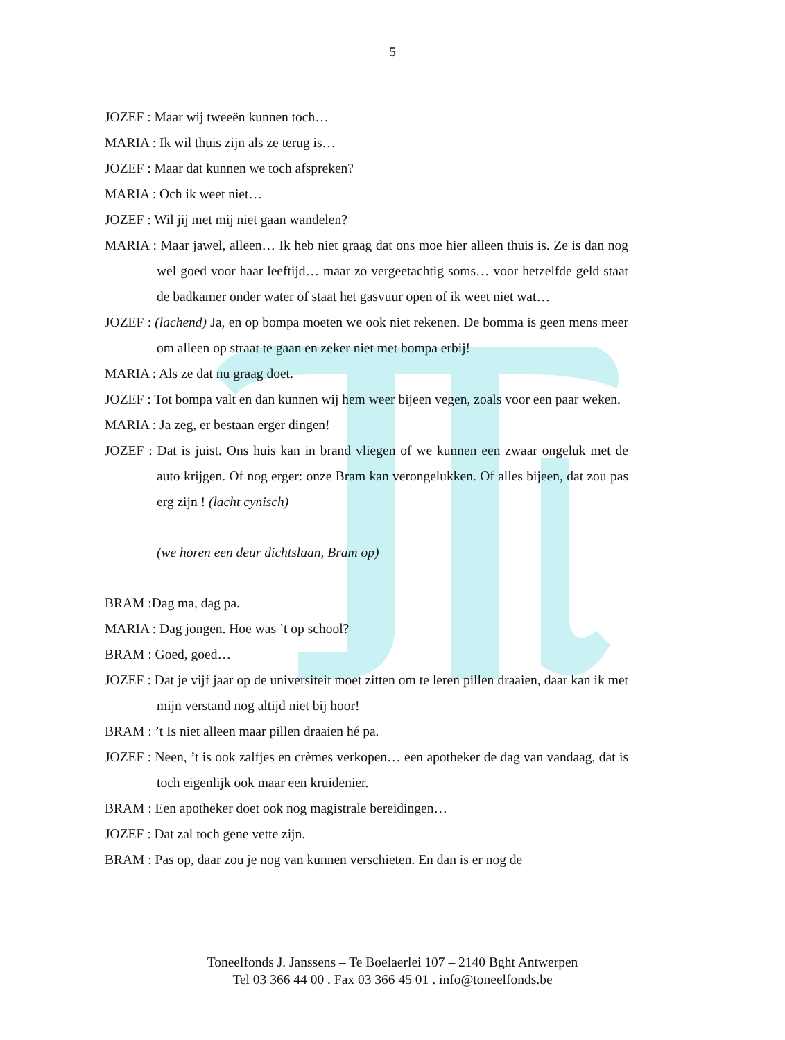5
JOZEF : Maar wij tweeën kunnen toch…
MARIA : Ik wil thuis zijn als ze terug is…
JOZEF : Maar dat kunnen we toch afspreken?
MARIA : Och ik weet niet…
JOZEF : Wil jij met mij niet gaan wandelen?
MARIA : Maar jawel, alleen… Ik heb niet graag dat ons moe hier alleen thuis is. Ze is dan nog wel goed voor haar leeftijd… maar zo vergeetachtig soms… voor hetzelfde geld staat de badkamer onder water of staat het gasvuur open of ik weet niet wat…
JOZEF : (lachend) Ja, en op bompa moeten we ook niet rekenen. De bomma is geen mens meer om alleen op straat te gaan en zeker niet met bompa erbij!
MARIA : Als ze dat nu graag doet.
JOZEF : Tot bompa valt en dan kunnen wij hem weer bijeen vegen, zoals voor een paar weken.
MARIA : Ja zeg, er bestaan erger dingen!
JOZEF : Dat is juist. Ons huis kan in brand vliegen of we kunnen een zwaar ongeluk met de auto krijgen. Of nog erger: onze Bram kan verongelukken. Of alles bijeen, dat zou pas erg zijn ! (lacht cynisch)
(we horen een deur dichtslaan, Bram op)
BRAM :Dag ma, dag pa.
MARIA : Dag jongen. Hoe was ’t op school?
BRAM : Goed, goed…
JOZEF : Dat je vijf jaar op de universiteit moet zitten om te leren pillen draaien, daar kan ik met mijn verstand nog altijd niet bij hoor!
BRAM : ’t Is niet alleen maar pillen draaien hé pa.
JOZEF : Neen, ’t is ook zalfjes en crèmes verkopen… een apotheker de dag van vandaag, dat is toch eigenlijk ook maar een kruidenier.
BRAM : Een apotheker doet ook nog magistrale bereidingen…
JOZEF : Dat zal toch gene vette zijn.
BRAM : Pas op, daar zou je nog van kunnen verschieten. En dan is er nog de
Toneelfonds J. Janssens – Te Boelaerlei 107 – 2140 Bght Antwerpen
Tel 03 366 44 00 . Fax 03 366 45 01 . info@toneelfonds.be